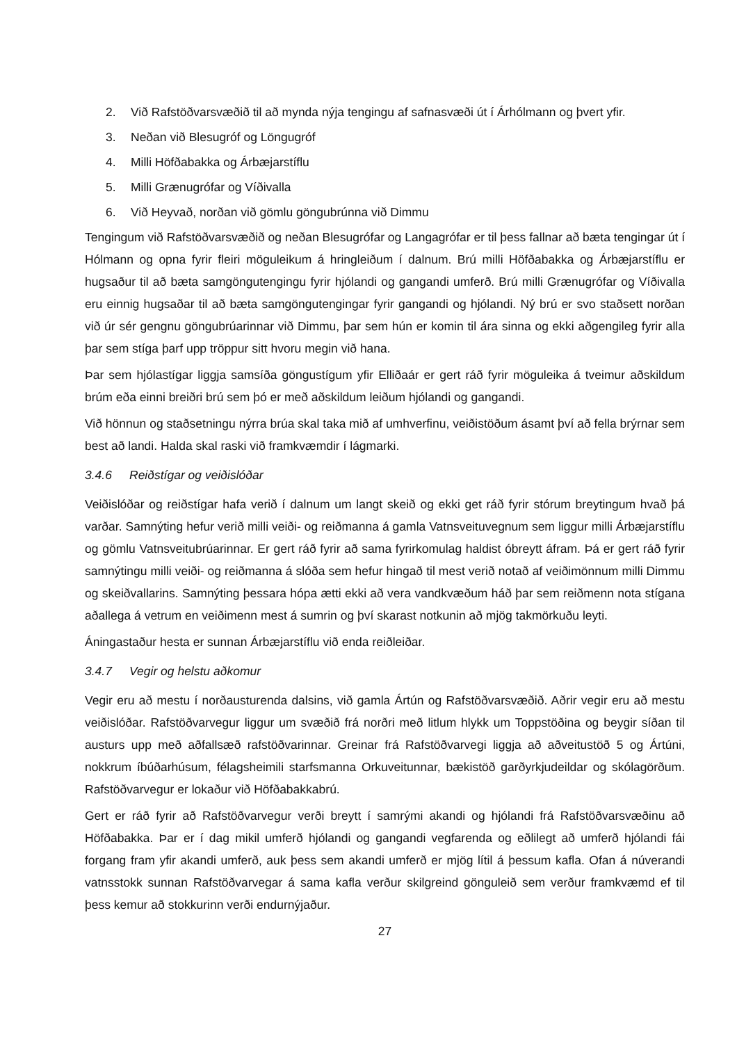2. Við Rafstöðvarsvæðið til að mynda nýja tengingu af safnasvæði út í Árhólmann og þvert yfir.
3. Neðan við Blesugróf og Löngugróf
4. Milli Höfðabakka og Árbæjarstíflu
5. Milli Grænugrófar og Víðivalla
6. Við Heyvað, norðan við gömlu göngubrúnna við Dimmu
Tengingum við Rafstöðvarsvæðið og neðan Blesugrófar og Langagrófar er til þess fallnar að bæta tengingar út í Hólmann og opna fyrir fleiri möguleikum á hringleiðum í dalnum. Brú milli Höfðabakka og Árbæjarstíflu er hugsaður til að bæta samgöngutengingu fyrir hjólandi og gangandi umferð. Brú milli Grænugrófar og Víðivalla eru einnig hugsaðar til að bæta samgöngutengingar fyrir gangandi og hjólandi. Ný brú er svo staðsett norðan við úr sér gengnu göngubrúarinnar við Dimmu, þar sem hún er komin til ára sinna og ekki aðgengileg fyrir alla þar sem stíga þarf upp tröppur sitt hvoru megin við hana.
Þar sem hjólastígar liggja samsíða göngustígum yfir Elliðaár er gert ráð fyrir möguleika á tveimur aðskildum brúm eða einni breiðri brú sem þó er með aðskildum leiðum hjólandi og gangandi.
Við hönnun og staðsetningu nýrra brúa skal taka mið af umhverfinu, veiðistöðum ásamt því að fella brýrnar sem best að landi. Halda skal raski við framkvæmdir í lágmarki.
3.4.6 Reiðstígar og veiðislóðar
Veiðislóðar og reiðstígar hafa verið í dalnum um langt skeið og ekki get ráð fyrir stórum breytingum hvað þá varðar. Samnýting hefur verið milli veiði- og reiðmanna á gamla Vatnsveituvegnum sem liggur milli Árbæjarstíflu og gömlu Vatnsveitubrúarinnar. Er gert ráð fyrir að sama fyrirkomulag haldist óbreytt áfram. Þá er gert ráð fyrir samnýtingu milli veiði- og reiðmanna á slóða sem hefur hingað til mest verið notað af veiðimönnum milli Dimmu og skeiðvallarins. Samnýting þessara hópa ætti ekki að vera vandkvæðum háð þar sem reiðmenn nota stígana aðallega á vetrum en veiðimenn mest á sumrin og því skarast notkunin að mjög takmörkuðu leyti.
Áningastaður hesta er sunnan Árbæjarstíflu við enda reiðleiðar.
3.4.7 Vegir og helstu aðkomur
Vegir eru að mestu í norðausturenda dalsins, við gamla Ártún og Rafstöðvarsvæðið. Aðrir vegir eru að mestu veiðislóðar. Rafstöðvarvegur liggur um svæðið frá norðri með litlum hlykk um Toppstöðina og beygir síðan til austurs upp með aðfallsæð rafstöðvarinnar. Greinar frá Rafstöðvarvegi liggja að aðveitustöð 5 og Ártúni, nokkrum íbúðarhúsum, félagsheimili starfsmanna Orkuveitunnar, bækistöð garðyrkjudeildar og skólagörðum. Rafstöðvarvegur er lokaður við Höfðabakkabrú.
Gert er ráð fyrir að Rafstöðvarvegur verði breytt í samrými akandi og hjólandi frá Rafstöðvarsvæðinu að Höfðabakka. Þar er í dag mikil umferð hjólandi og gangandi vegfarenda og eðlilegt að umferð hjólandi fái forgang fram yfir akandi umferð, auk þess sem akandi umferð er mjög lítil á þessum kafla. Ofan á núverandi vatnsstokk sunnan Rafstöðvarvegar á sama kafla verður skilgreind gönguleið sem verður framkvæmd ef til þess kemur að stokkurinn verði endurnýjaður.
27